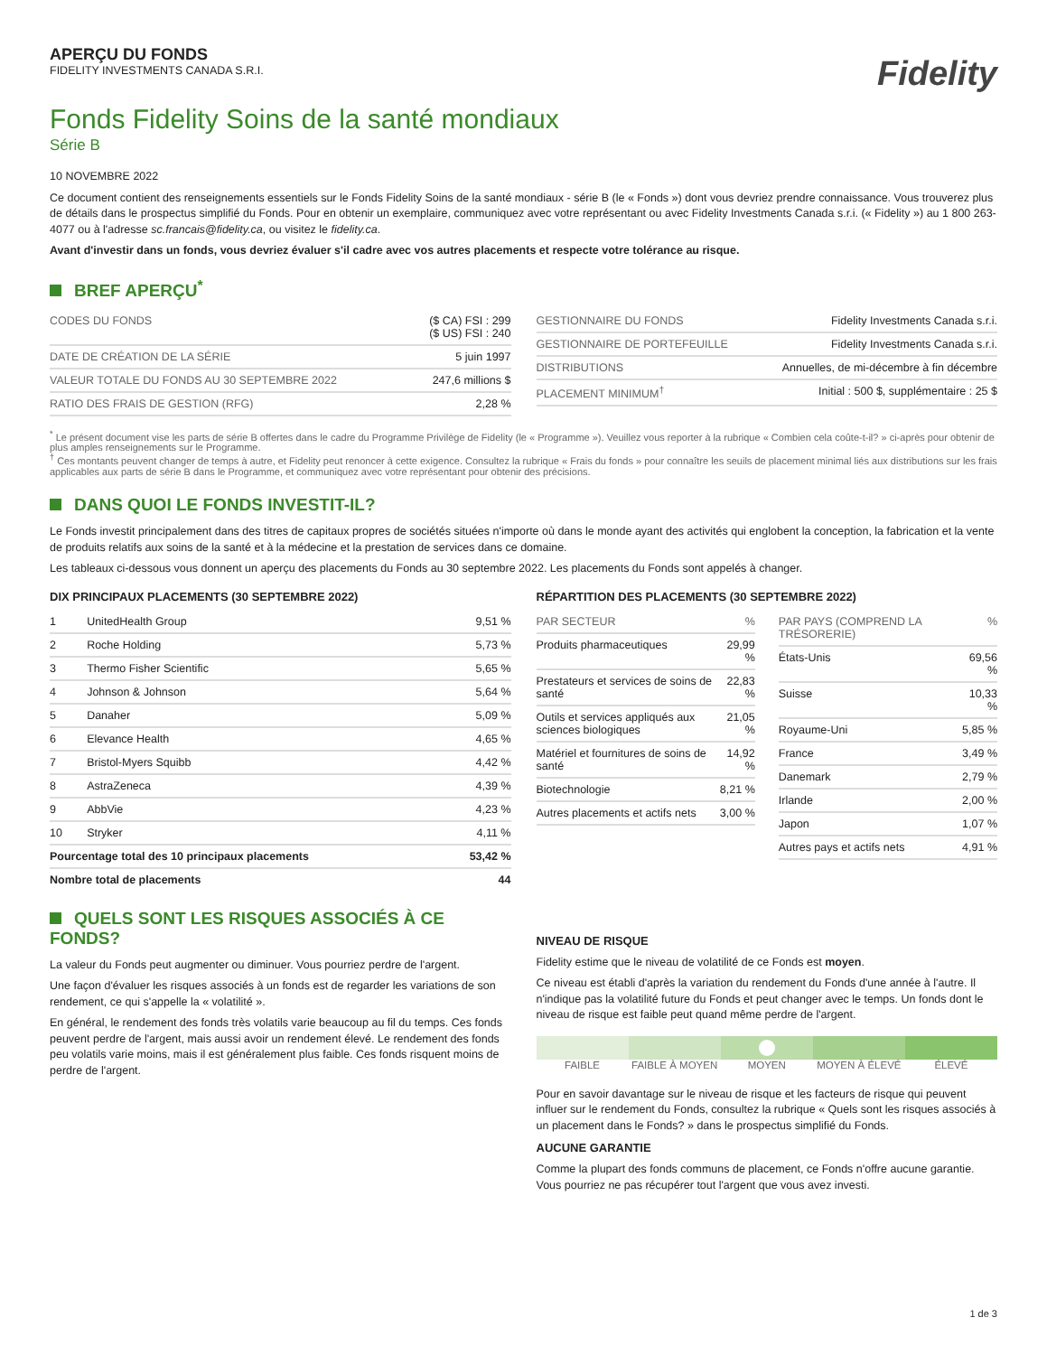APERÇU DU FONDS
FIDELITY INVESTMENTS CANADA S.R.I.
Fidelity
Fonds Fidelity Soins de la santé mondiaux
Série B
10 NOVEMBRE 2022
Ce document contient des renseignements essentiels sur le Fonds Fidelity Soins de la santé mondiaux - série B (le « Fonds ») dont vous devriez prendre connaissance. Vous trouverez plus de détails dans le prospectus simplifié du Fonds. Pour en obtenir un exemplaire, communiquez avec votre représentant ou avec Fidelity Investments Canada s.r.i. (« Fidelity ») au 1 800 263-4077 ou à l'adresse sc.francais@fidelity.ca, ou visitez le fidelity.ca.
Avant d'investir dans un fonds, vous devriez évaluer s'il cadre avec vos autres placements et respecte votre tolérance au risque.
BREF APERÇU<sup>*</sup>
| CODES DU FONDS | ($ CA) FSI : 299 ($ US) FSI : 240 |
| DATE DE CRÉATION DE LA SÉRIE | 5 juin 1997 |
| VALEUR TOTALE DU FONDS AU 30 SEPTEMBRE 2022 | 247,6 millions $ |
| RATIO DES FRAIS DE GESTION (RFG) | 2,28 % |
| GESTIONNAIRE DU FONDS | Fidelity Investments Canada s.r.i. |
| GESTIONNAIRE DE PORTEFEUILLE | Fidelity Investments Canada s.r.i. |
| DISTRIBUTIONS | Annuelles, de mi-décembre à fin décembre |
| PLACEMENT MINIMUM<sup>†</sup> | Initial : 500 $, supplémentaire : 25 $ |
<sup>*</sup> Le présent document vise les parts de série B offertes dans le cadre du Programme Privilège de Fidelity (le « Programme »). Veuillez vous reporter à la rubrique « Combien cela coûte-t-il? » ci-après pour obtenir de plus amples renseignements sur le Programme.
<sup>†</sup> Ces montants peuvent changer de temps à autre, et Fidelity peut renoncer à cette exigence. Consultez la rubrique « Frais du fonds » pour connaître les seuils de placement minimal liés aux distributions sur les frais applicables aux parts de série B dans le Programme, et communiquez avec votre représentant pour obtenir des précisions.
DANS QUOI LE FONDS INVESTIT-IL?
Le Fonds investit principalement dans des titres de capitaux propres de sociétés situées n'importe où dans le monde ayant des activités qui englobent la conception, la fabrication et la vente de produits relatifs aux soins de la santé et à la médecine et la prestation de services dans ce domaine.
Les tableaux ci-dessous vous donnent un aperçu des placements du Fonds au 30 septembre 2022. Les placements du Fonds sont appelés à changer.
DIX PRINCIPAUX PLACEMENTS (30 SEPTEMBRE 2022)
| 1 | UnitedHealth Group | 9,51 % |
| 2 | Roche Holding | 5,73 % |
| 3 | Thermo Fisher Scientific | 5,65 % |
| 4 | Johnson & Johnson | 5,64 % |
| 5 | Danaher | 5,09 % |
| 6 | Elevance Health | 4,65 % |
| 7 | Bristol-Myers Squibb | 4,42 % |
| 8 | AstraZeneca | 4,39 % |
| 9 | AbbVie | 4,23 % |
| 10 | Stryker | 4,11 % |
| Pourcentage total des 10 principaux placements | | 53,42 % |
| Nombre total de placements | | 44 |
RÉPARTITION DES PLACEMENTS (30 SEPTEMBRE 2022)
| PAR SECTEUR | % |
| --- | --- |
| Produits pharmaceutiques | 29,99 % |
| Prestateurs et services de soins de santé | 22,83 % |
| Outils et services appliqués aux sciences biologiques | 21,05 % |
| Matériel et fournitures de soins de santé | 14,92 % |
| Biotechnologie | 8,21 % |
| Autres placements et actifs nets | 3,00 % |
| PAR PAYS (COMPREND LA TRÉSORERIE) | % |
| --- | --- |
| États-Unis | 69,56 % |
| Suisse | 10,33 % |
| Royaume-Uni | 5,85 % |
| France | 3,49 % |
| Danemark | 2,79 % |
| Irlande | 2,00 % |
| Japon | 1,07 % |
| Autres pays et actifs nets | 4,91 % |
QUELS SONT LES RISQUES ASSOCIÉS À CE FONDS?
La valeur du Fonds peut augmenter ou diminuer. Vous pourriez perdre de l'argent.
Une façon d'évaluer les risques associés à un fonds est de regarder les variations de son rendement, ce qui s'appelle la « volatilité ».
En général, le rendement des fonds très volatils varie beaucoup au fil du temps. Ces fonds peuvent perdre de l'argent, mais aussi avoir un rendement élevé. Le rendement des fonds peu volatils varie moins, mais il est généralement plus faible. Ces fonds risquent moins de perdre de l'argent.
NIVEAU DE RISQUE
Fidelity estime que le niveau de volatilité de ce Fonds est moyen.
Ce niveau est établi d'après la variation du rendement du Fonds d'une année à l'autre. Il n'indique pas la volatilité future du Fonds et peut changer avec le temps. Un fonds dont le niveau de risque est faible peut quand même perdre de l'argent.
FAIBLE FAIBLE À MOYEN MOYEN MOYEN À ÉLEVÉ ÉLEVÉ
Pour en savoir davantage sur le niveau de risque et les facteurs de risque qui peuvent influer sur le rendement du Fonds, consultez la rubrique « Quels sont les risques associés à un placement dans le Fonds? » dans le prospectus simplifié du Fonds.
AUCUNE GARANTIE
Comme la plupart des fonds communs de placement, ce Fonds n'offre aucune garantie. Vous pourriez ne pas récupérer tout l'argent que vous avez investi.
1 de 3